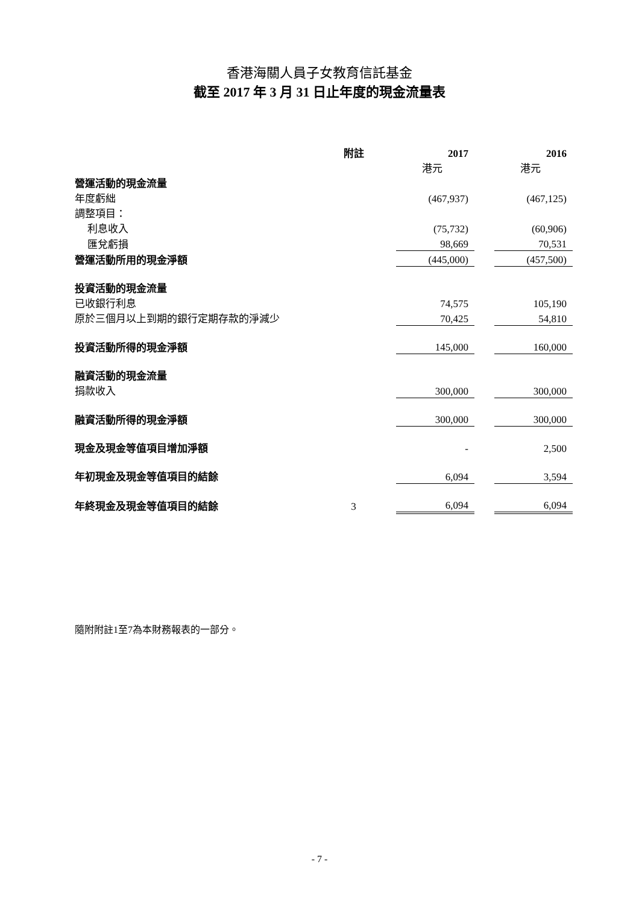香港海關人員子女教育信託基金
截至 2017 年 3 月 31 日止年度的現金流量表
| | 附註 | | 2017 | | 2016 |
| --- | --- | --- | --- | --- | --- |
| | | | 港元 | | 港元 |
| 營運活動的現金流量 | | | | | |
| 年度虧絀 | | | (467,937) | | (467,125) |
| 調整項目： | | | | | |
| 利息收入 | | | (75,732) | | (60,906) |
| 匯兌虧損 | | | 98,669 | | 70,531 |
| 營運活動所用的現金淨額 | | | (445,000) | | (457,500) |
| 投資活動的現金流量 | | | | | |
| 已收銀行利息 | | | 74,575 | | 105,190 |
| 原於三個月以上到期的銀行定期存款的淨減少 | | | 70,425 | | 54,810 |
| 投資活動所得的現金淨額 | | | 145,000 | | 160,000 |
| 融資活動的現金流量 | | | | | |
| 捐款收入 | | | 300,000 | | 300,000 |
| 融資活動所得的現金淨額 | | | 300,000 | | 300,000 |
| 現金及現金等值項目增加淨額 | | | - | | 2,500 |
| 年初現金及現金等值項目的結餘 | | | 6,094 | | 3,594 |
| 年終現金及現金等值項目的結餘 | 3 | | 6,094 | | 6,094 |
隨附附註1至7為本財務報表的一部分。
- 7 -